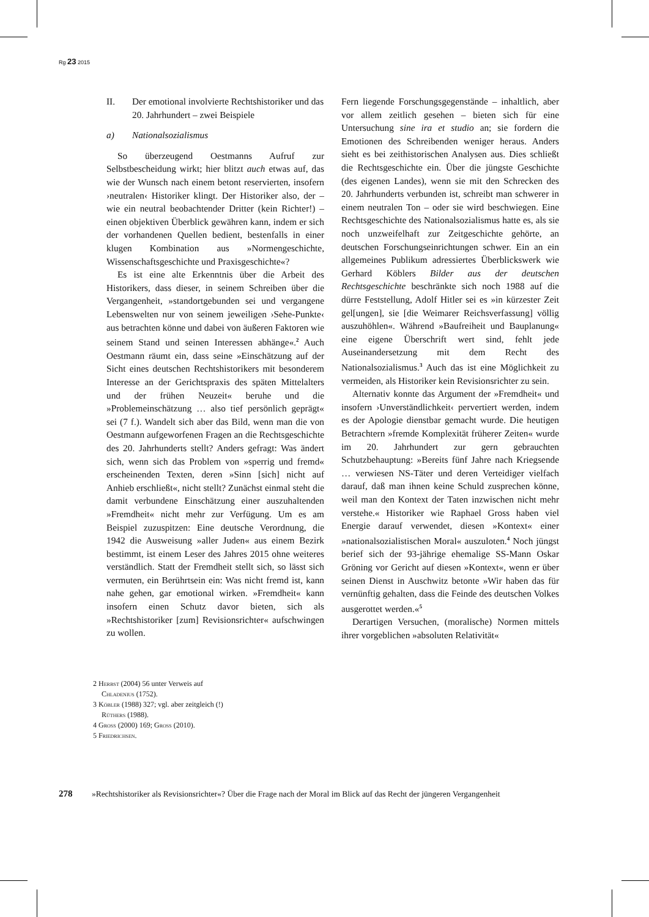Rg 23 2015
II. Der emotional involvierte Rechtshistoriker und das 20. Jahrhundert – zwei Beispiele
a) Nationalsozialismus
So überzeugend Oestmanns Aufruf zur Selbstbescheidung wirkt; hier blitzt auch etwas auf, das wie der Wunsch nach einem betont reservierten, insofern ›neutralen‹ Historiker klingt. Der Historiker also, der – wie ein neutral beobachtender Dritter (kein Richter!) – einen objektiven Überblick gewähren kann, indem er sich der vorhandenen Quellen bedient, bestenfalls in einer klugen Kombination aus »Normengeschichte, Wissenschaftsgeschichte und Praxisgeschichte«?
Es ist eine alte Erkenntnis über die Arbeit des Historikers, dass dieser, in seinem Schreiben über die Vergangenheit, »standortgebunden sei und vergangene Lebenswelten nur von seinem jeweiligen ›Sehe-Punkte‹ aus betrachten könne und dabei von äußeren Faktoren wie seinem Stand und seinen Interessen abhänge«.<sup>2</sup> Auch Oestmann räumt ein, dass seine »Einschätzung auf der Sicht eines deutschen Rechtshistorikers mit besonderem Interesse an der Gerichtspraxis des späten Mittelalters und der frühen Neuzeit« beruhe und die »Problemeinschätzung … also tief persönlich geprägt« sei (7 f.). Wandelt sich aber das Bild, wenn man die von Oestmann aufgeworfenen Fragen an die Rechtsgeschichte des 20. Jahrhunderts stellt? Anders gefragt: Was ändert sich, wenn sich das Problem von »sperrig und fremd« erscheinenden Texten, deren »Sinn [sich] nicht auf Anhieb erschließt«, nicht stellt? Zunächst einmal steht die damit verbundene Einschätzung einer auszuhaltenden »Fremdheit« nicht mehr zur Verfügung. Um es am Beispiel zuzuspitzen: Eine deutsche Verordnung, die 1942 die Ausweisung »aller Juden« aus einem Bezirk bestimmt, ist einem Leser des Jahres 2015 ohne weiteres verständlich. Statt der Fremdheit stellt sich, so lässt sich vermuten, ein Berührtsein ein: Was nicht fremd ist, kann nahe gehen, gar emotional wirken. »Fremdheit« kann insofern einen Schutz davor bieten, sich als »Rechtshistoriker [zum] Revisionsrichter« aufschwingen zu wollen.
Fern liegende Forschungsgegenstände – inhaltlich, aber vor allem zeitlich gesehen – bieten sich für eine Untersuchung sine ira et studio an; sie fordern die Emotionen des Schreibenden weniger heraus. Anders sieht es bei zeithistorischen Analysen aus. Dies schließt die Rechtsgeschichte ein. Über die jüngste Geschichte (des eigenen Landes), wenn sie mit den Schrecken des 20. Jahrhunderts verbunden ist, schreibt man schwerer in einem neutralen Ton – oder sie wird beschwiegen. Eine Rechtsgeschichte des Nationalsozialismus hatte es, als sie noch unzweifelhaft zur Zeitgeschichte gehörte, an deutschen Forschungseinrichtungen schwer. Ein an ein allgemeines Publikum adressiertes Überblickswerk wie Gerhard Köblers Bilder aus der deutschen Rechtsgeschichte beschränkte sich noch 1988 auf die dürre Feststellung, Adolf Hitler sei es »in kürzester Zeit gel[ungen], sie [die Weimarer Reichsverfassung] völlig auszuhöhlen«. Während »Baufreiheit und Bauplanung« eine eigene Überschrift wert sind, fehlt jede Auseinandersetzung mit dem Recht des Nationalsozialismus.<sup>3</sup> Auch das ist eine Möglichkeit zu vermeiden, als Historiker kein Revisionsrichter zu sein.
Alternativ konnte das Argument der »Fremdheit« und insofern ›Unverständlichkeit‹ pervertiert werden, indem es der Apologie dienstbar gemacht wurde. Die heutigen Betrachtern »fremde Komplexität früherer Zeiten« wurde im 20. Jahrhundert zur gern gebrauchten Schutzbehauptung: »Bereits fünf Jahre nach Kriegsende … verwiesen NS-Täter und deren Verteidiger vielfach darauf, daß man ihnen keine Schuld zusprechen könne, weil man den Kontext der Taten inzwischen nicht mehr verstehe.« Historiker wie Raphael Gross haben viel Energie darauf verwendet, diesen »Kontext« einer »nationalsozialistischen Moral« auszuloten.<sup>4</sup> Noch jüngst berief sich der 93-jährige ehemalige SS-Mann Oskar Gröning vor Gericht auf diesen »Kontext«, wenn er über seinen Dienst in Auschwitz betonte »Wir haben das für vernünftig gehalten, dass die Feinde des deutschen Volkes ausgerottet werden.«<sup>5</sup>
Derartigen Versuchen, (moralische) Normen mittels ihrer vorgeblichen »absoluten Relativität«
2 Herbst (2004) 56 unter Verweis auf Chladenius (1752).
3 Köbler (1988) 327; vgl. aber zeitgleich (!) Rüthers (1988).
4 Gross (2000) 169; Gross (2010).
5 Friedrichsen.
278 »Rechtshistoriker als Revisionsrichter«? Über die Frage nach der Moral im Blick auf das Recht der jüngeren Vergangenheit